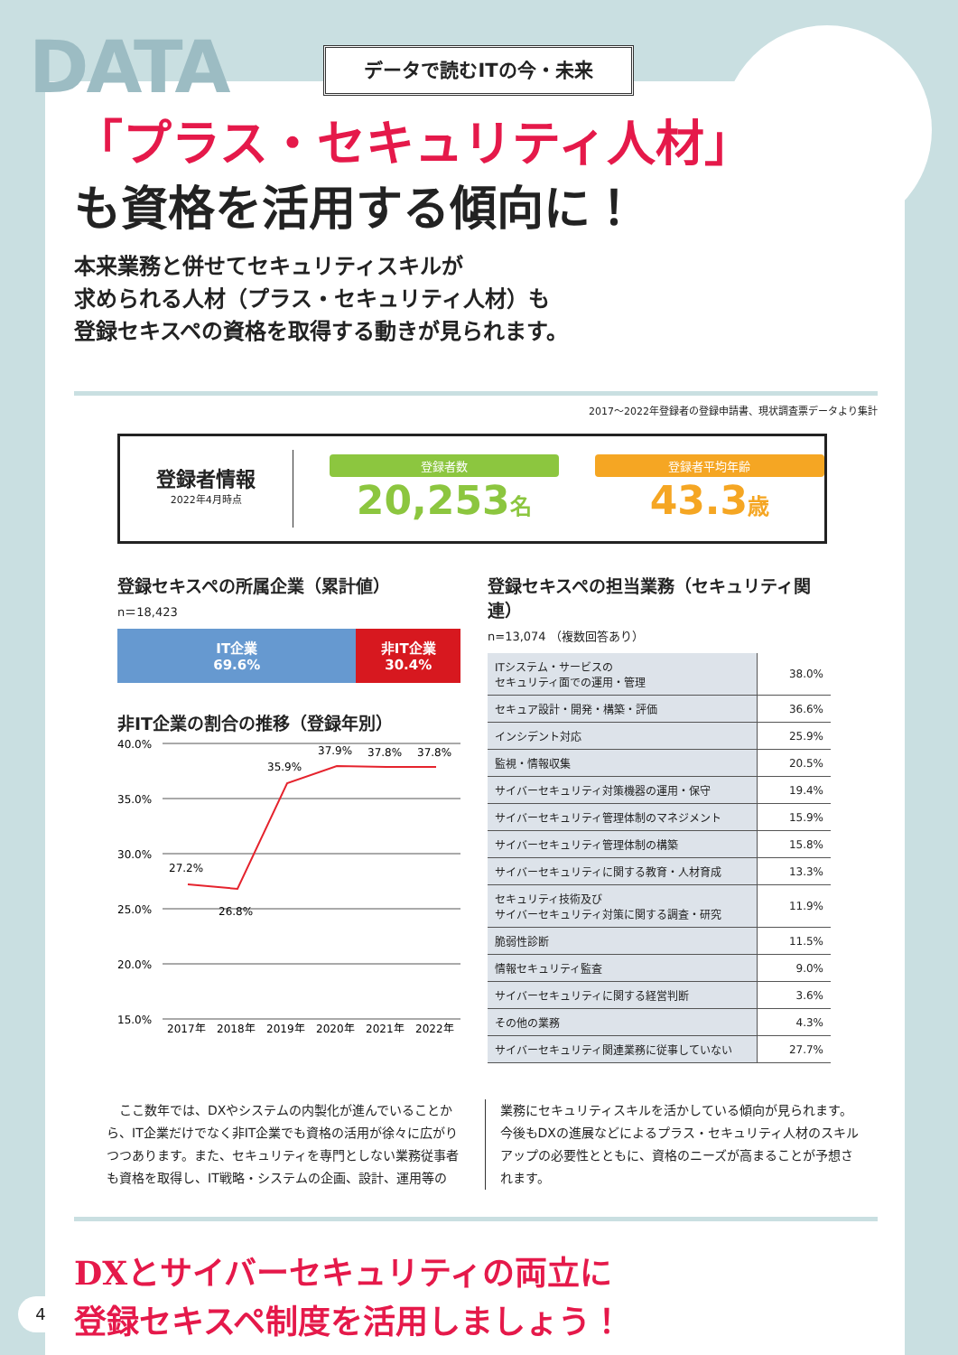DATA データで読むITの今・未来
「プラス・セキュリティ人材」
も資格を活用する傾向に！
本来業務と併せてセキュリティスキルが
求められる人材（プラス・セキュリティ人材）も
登録セキスペの資格を取得する動きが見られます。
2017～2022年登録者の登録申請書、現状調査票データより集計
登録者情報
2022年4月時点
登録者数
20,253名
登録者平均年齢
43.3歳
登録セキスペの所属企業（累計値）
n＝18,423
IT企業
69.6%
非IT企業
30.4%
非IT企業の割合の推移（登録年別）
40.0%
35.0%
30.0%
25.0%
20.0%
15.0%
27.2%
26.8%
35.9%
37.9%
37.8%
37.8%
2017年
2018年
2019年
2020年
2021年
2022年
登録セキスペの担当業務（セキュリティ関連）
n=13,074 （複数回答あり）
| ITシステム・サービスの セキュリティ面での運用・管理 | 38.0% |
| セキュア設計・開発・構築・評価 | 36.6% |
| インシデント対応 | 25.9% |
| 監視・情報収集 | 20.5% |
| サイバーセキュリティ対策機器の運用・保守 | 19.4% |
| サイバーセキュリティ管理体制のマネジメント | 15.9% |
| サイバーセキュリティ管理体制の構築 | 15.8% |
| サイバーセキュリティに関する教育・人材育成 | 13.3% |
| セキュリティ技術及び サイバーセキュリティ対策に関する調査・研究 | 11.9% |
| 脆弱性診断 | 11.5% |
| 情報セキュリティ監査 | 9.0% |
| サイバーセキュリティに関する経営判断 | 3.6% |
| その他の業務 | 4.3% |
| サイバーセキュリティ関連業務に従事していない | 27.7% |
　ここ数年では、DXやシステムの内製化が進んでいることから、IT企業だけでなく非IT企業でも資格の活用が徐々に広がりつつあります。また、セキュリティを専門としない業務従事者も資格を取得し、IT戦略・システムの企画、設計、運用等の
業務にセキュリティスキルを活かしている傾向が見られます。今後もDXの進展などによるプラス・セキュリティ人材のスキルアップの必要性とともに、資格のニーズが高まることが予想されます。
DXとサイバーセキュリティの両立に
登録セキスペ制度を活用しましょう！
4